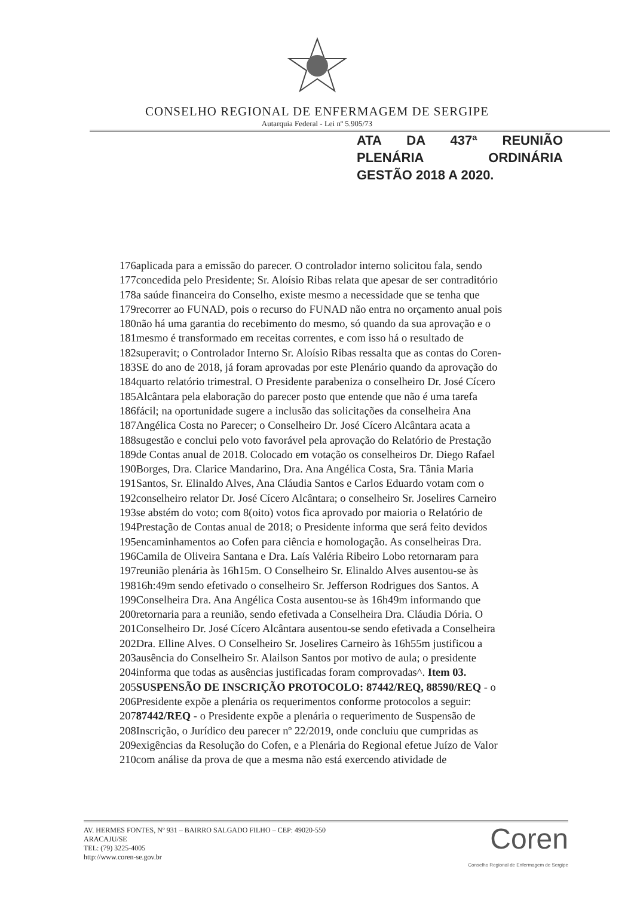CONSELHO REGIONAL DE ENFERMAGEM DE SERGIPE
Autarquia Federal - Lei nº 5.905/73
ATA DA 437ª REUNIÃO
PLENÁRIA ORDINÁRIA
GESTÃO 2018 A 2020.
176aplicada para a emissão do parecer. O controlador interno solicitou fala, sendo
177concedida pelo Presidente; Sr. Aloísio Ribas relata que apesar de ser contraditório
178a saúde financeira do Conselho, existe mesmo a necessidade que se tenha que
179recorrer ao FUNAD, pois o recurso do FUNAD não entra no orçamento anual pois
180não há uma garantia do recebimento do mesmo, só quando da sua aprovação e o
181mesmo é transformado em receitas correntes, e com isso há o resultado de
182superavit; o Controlador Interno Sr. Aloísio Ribas ressalta que as contas do Coren-
183SE do ano de 2018, já foram aprovadas por este Plenário quando da aprovação do
184quarto relatório trimestral. O Presidente parabeniza o conselheiro Dr. José Cícero
185Alcântara pela elaboração do parecer posto que entende que não é uma tarefa
186fácil; na oportunidade sugere a inclusão das solicitações da conselheira Ana
187Angélica Costa no Parecer; o Conselheiro Dr. José Cícero Alcântara acata a
188sugestão e conclui pelo voto favorável pela aprovação do Relatório de Prestação
189de Contas anual de 2018. Colocado em votação os conselheiros Dr. Diego Rafael
190Borges, Dra. Clarice Mandarino, Dra. Ana Angélica Costa, Sra. Tânia Maria
191Santos, Sr. Elinaldo Alves, Ana Cláudia Santos e Carlos Eduardo votam com o
192conselheiro relator Dr. José Cícero Alcântara; o conselheiro Sr. Joselires Carneiro
193se abstém do voto; com 8(oito) votos fica aprovado por maioria o Relatório de
194Prestação de Contas anual de 2018; o Presidente informa que será feito devidos
195encaminhamentos ao Cofen para ciência e homologação. As conselheiras Dra.
196Camila de Oliveira Santana e Dra. Laís Valéria Ribeiro Lobo retornaram para
197reunião plenária às 16h15m. O Conselheiro Sr. Elinaldo Alves ausentou-se às
19816h:49m sendo efetivado o conselheiro Sr. Jefferson Rodrigues dos Santos. A
199Conselheira Dra. Ana Angélica Costa ausentou-se às 16h49m informando que
200retornaria para a reunião, sendo efetivada a Conselheira Dra. Cláudia Dória. O
201Conselheiro Dr. José Cícero Alcântara ausentou-se sendo efetivada a Conselheira
202Dra. Elline Alves. O Conselheiro Sr. Joselires Carneiro às 16h55m justificou a
203ausência do Conselheiro Sr. Alailson Santos por motivo de aula; o presidente
204informa que todas as ausências justificadas foram comprovadas^. Item 03.
205SUSPENSÃO DE INSCRIÇÃO PROTOCOLO: 87442/REQ, 88590/REQ - o
206Presidente expõe a plenária os requerimentos conforme protocolos a seguir:
20787442/REQ - o Presidente expõe a plenária o requerimento de Suspensão de
208Inscrição, o Jurídico deu parecer nº 22/2019, onde concluiu que cumpridas as
209exigências da Resolução do Cofen, e a Plenária do Regional efetue Juízo de Valor
210com análise da prova de que a mesma não está exercendo atividade de
AV. HERMES FONTES, Nº 931 – BAIRRO SALGADO FILHO – CEP: 49020-550
ARACAJU/SE
TEL: (79) 3225-4005
http://www.coren-se.gov.br
Coren
Conselho Regional de Enfermagem de Sergipe